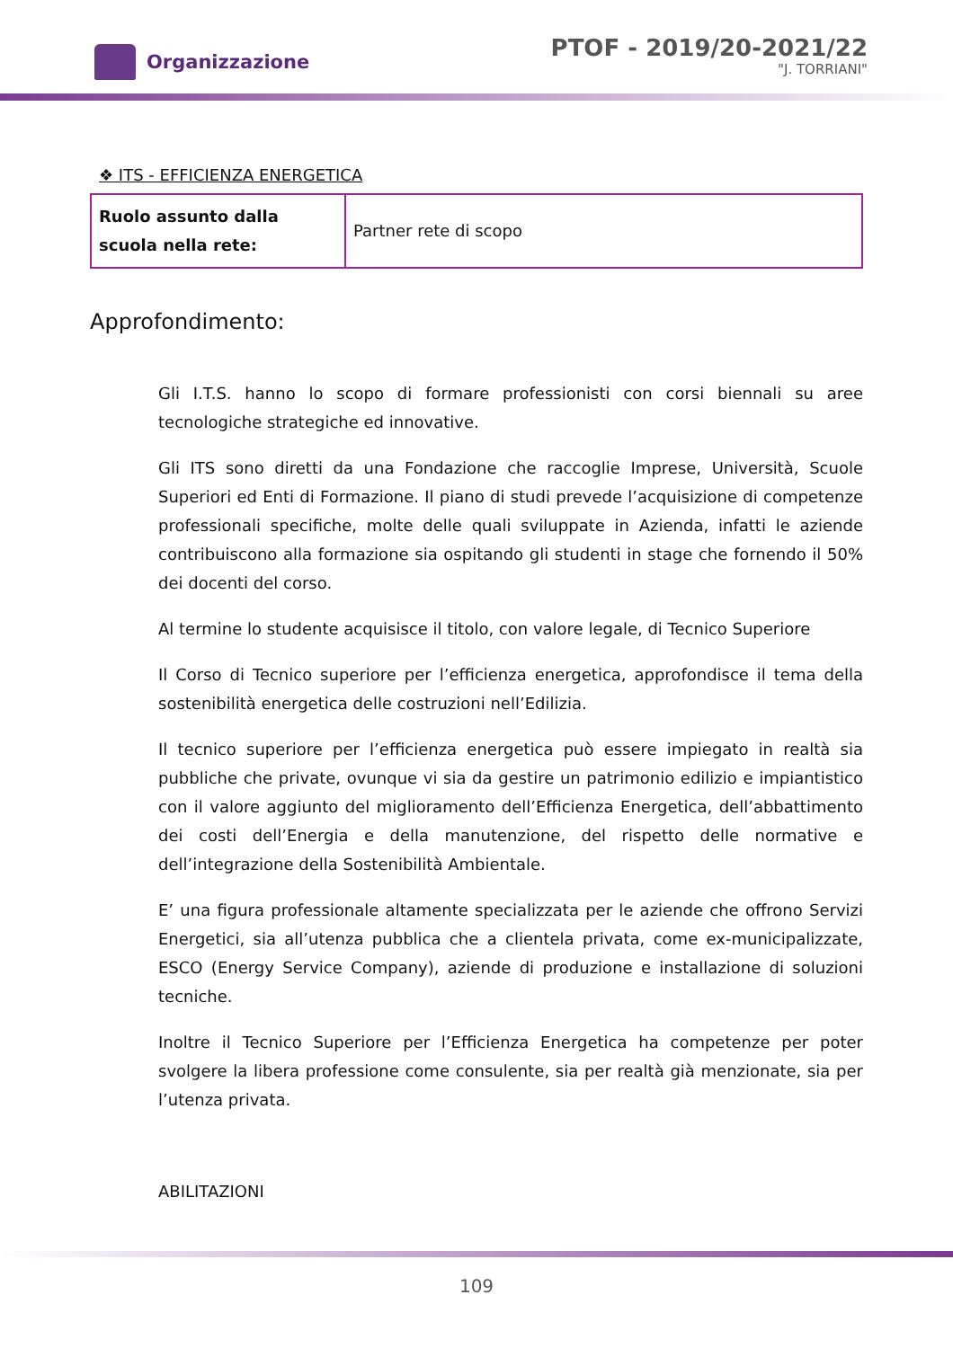Organizzazione
PTOF - 2019/20-2021/22
"J. TORRIANI"
❖ ITS - EFFICIENZA ENERGETICA
| Ruolo assunto dalla scuola nella rete: | Partner rete di scopo |
Approfondimento:
Gli I.T.S. hanno lo scopo di formare professionisti con corsi biennali su aree tecnologiche strategiche ed innovative.
Gli ITS sono diretti da una Fondazione che raccoglie Imprese, Università, Scuole Superiori ed Enti di Formazione. Il piano di studi prevede l’acquisizione di competenze professionali specifiche, molte delle quali sviluppate in Azienda, infatti le aziende contribuiscono alla formazione sia ospitando gli studenti in stage che fornendo il 50% dei docenti del corso.
Al termine lo studente acquisisce il titolo, con valore legale, di Tecnico Superiore
Il Corso di Tecnico superiore per l’efficienza energetica, approfondisce il tema della sostenibilità energetica delle costruzioni nell’Edilizia.
Il tecnico superiore per l’efficienza energetica può essere impiegato in realtà sia pubbliche che private, ovunque vi sia da gestire un patrimonio edilizio e impiantistico con il valore aggiunto del miglioramento dell’Efficienza Energetica, dell’abbattimento dei costi dell’Energia e della manutenzione, del rispetto delle normative e dell’integrazione della Sostenibilità Ambientale.
E’ una figura professionale altamente specializzata per le aziende che offrono Servizi Energetici, sia all’utenza pubblica che a clientela privata, come ex-municipalizzate, ESCO (Energy Service Company), aziende di produzione e installazione di soluzioni tecniche.
Inoltre il Tecnico Superiore per l’Efficienza Energetica ha competenze per poter svolgere la libera professione come consulente, sia per realtà già menzionate, sia per l’utenza privata.
ABILITAZIONI
109